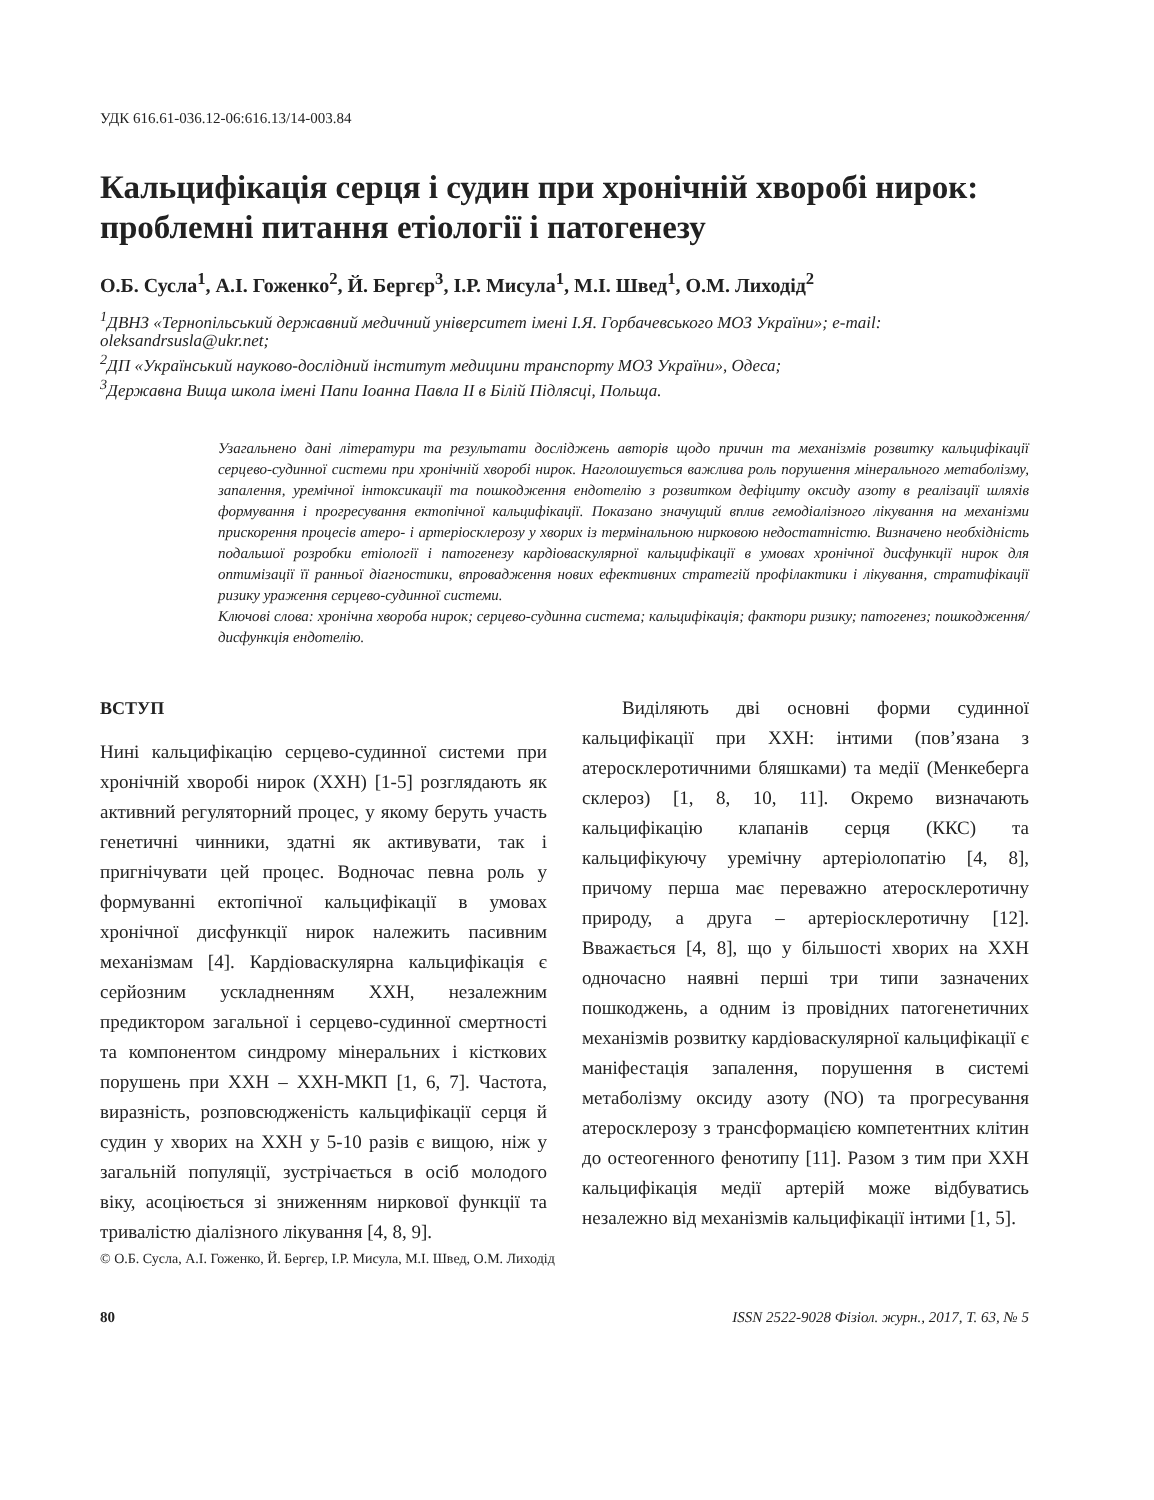УДК 616.61-036.12-06:616.13/14-003.84
Кальцифікація серця і судин при хронічній хворобі нирок: проблемні питання етіології і патогенезу
О.Б. Сусла<sup>1</sup>, А.І. Гоженко<sup>2</sup>, Й. Бергєр<sup>3</sup>, І.Р. Мисула<sup>1</sup>, М.І. Швед<sup>1</sup>, О.М. Лиходід<sup>2</sup>
<sup>1</sup> ДВНЗ «Тернопільський державний медичний університет імені І.Я. Горбачевського МОЗ України»; e-mail: oleksandrsusla@ukr.net;
<sup>2</sup> ДП «Український науково-дослідний інститут медицини транспорту МОЗ України», Одеса;
<sup>3</sup> Державна Вища школа імені Папи Іоанна Павла ІІ в Білій Підлясці, Польща.
Узагальнено дані літератури та результати досліджень авторів щодо причин та механізмів розвитку кальцифікації серцево-судинної системи при хронічній хворобі нирок. Наголошується важлива роль порушення мінерального метаболізму, запалення, уремічної інтоксикації та пошкодження ендотелію з розвитком дефіциту оксиду азоту в реалізації шляхів формування і прогресування ектопічної кальцифікації. Показано значущий вплив гемодіалізного лікування на механізми прискорення процесів атеро- і артеріосклерозу у хворих із термінальною нирковою недостатністю. Визначено необхідність подальшої розробки етіології і патогенезу кардіоваскулярної кальцифікації в умовах хронічної дисфункції нирок для оптимізації її ранньої діагностики, впровадження нових ефективних стратегій профілактики і лікування, стратифікації ризику ураження серцево-судинної системи.
Ключові слова: хронічна хвороба нирок; серцево-судинна система; кальцифікація; фактори ризику; патогенез; пошкодження/дисфункція ендотелію.
ВСТУП
Нині кальцифікацію серцево-судинної системи при хронічній хворобі нирок (ХХН) [1-5] розглядають як активний регуляторний процес, у якому беруть участь генетичні чинники, здатні як активувати, так і пригнічувати цей процес. Водночас певна роль у формуванні ектопічної кальцифікації в умовах хронічної дисфункції нирок належить пасивним механізмам [4]. Кардіоваскулярна кальцифікація є серйозним ускладненням ХХН, незалежним предиктором загальної і серцево-судинної смертності та компонентом синдрому мінеральних і кісткових порушень при ХХН – ХХН-МКП [1, 6, 7]. Частота, виразність, розповсюдженість кальцифікації серця й судин у хворих на ХХН у 5-10 разів є вищою, ніж у загальній популяції, зустрічається в осіб молодого віку, асоціюється зі зниженням ниркової функції та тривалістю діалізного лікування [4, 8, 9].
Виділяють дві основні форми судинної кальцифікації при ХХН: інтими (пов’язана з атеросклеротичними бляшками) та медії (Менкеберга склероз) [1, 8, 10, 11]. Окремо визначають кальцифікацію клапанів серця (ККС) та кальцифікуючу уремічну артеріолопатію [4, 8], причому перша має переважно атеросклеротичну природу, а друга – артеріосклеротичну [12]. Вважається [4, 8], що у більшості хворих на ХХН одночасно наявні перші три типи зазначених пошкоджень, а одним із провідних патогенетичних механізмів розвитку кардіоваскулярної кальцифікації є маніфестація запалення, порушення в системі метаболізму оксиду азоту (NO) та прогресування атеросклерозу з трансформацією компетентних клітин до остеогенного фенотипу [11]. Разом з тим при ХХН кальцифікація медії артерій може відбуватись незалежно від механізмів кальцифікації інтими [1, 5].
© О.Б. Сусла, А.І. Гоженко, Й. Бергєр, І.Р. Мисула, М.І. Швед, О.М. Лиходід
80 ISSN 2522-9028 Фізіол. журн., 2017, Т. 63, № 5